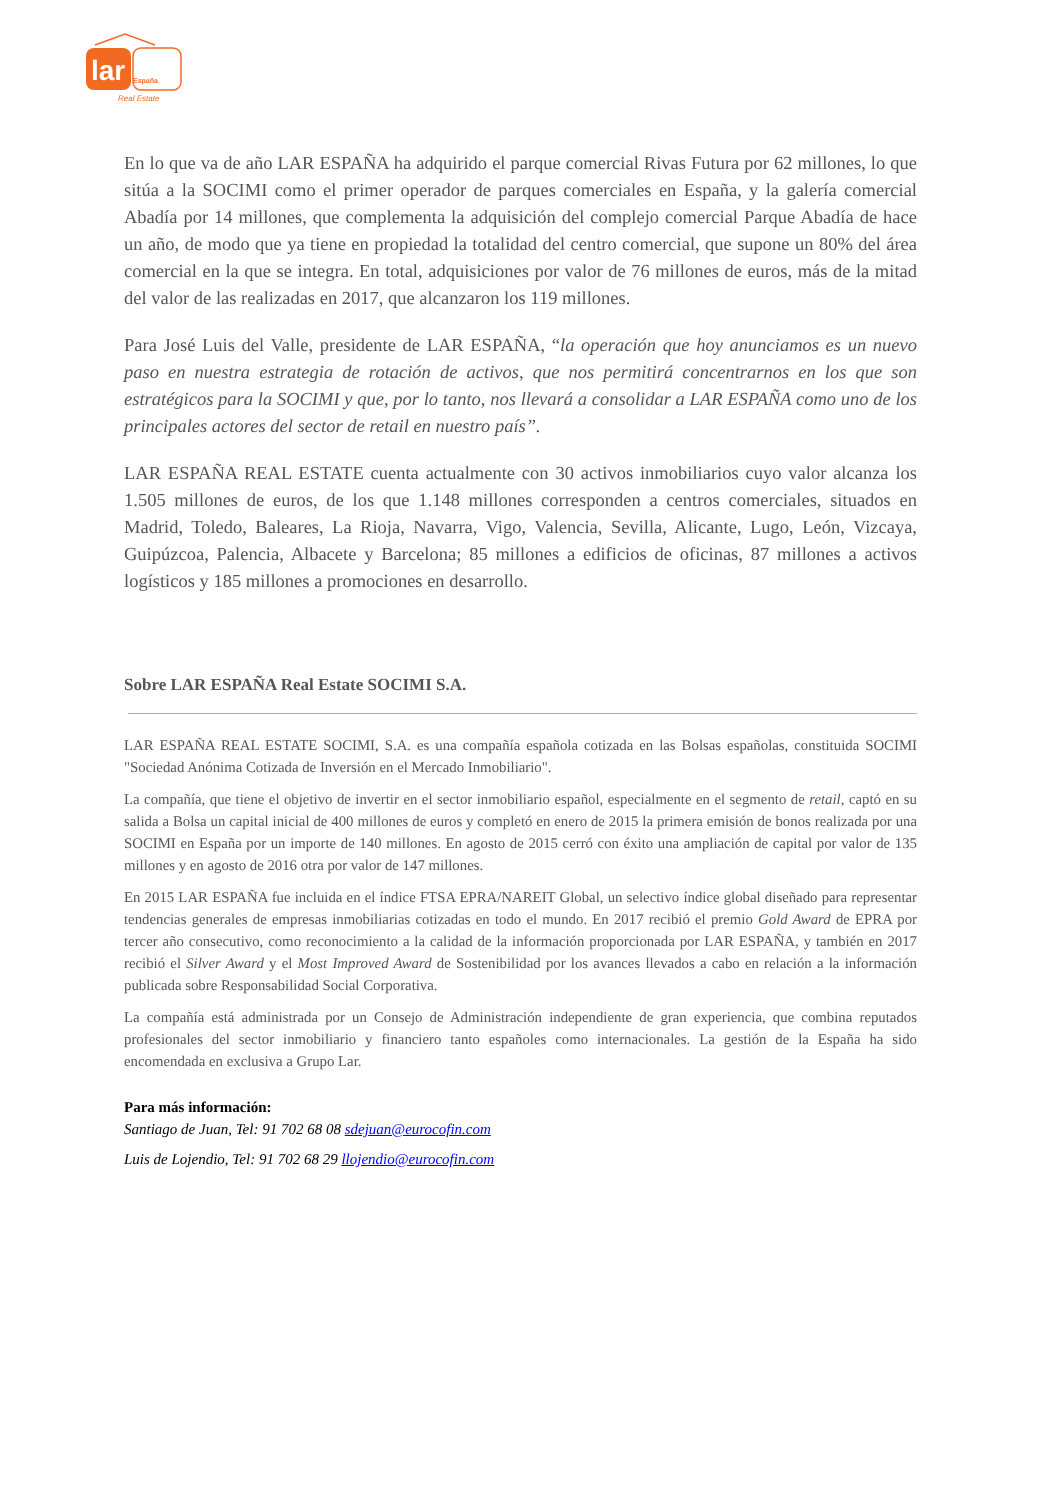lar
España
Real Estate
En lo que va de año LAR ESPAÑA ha adquirido el parque comercial Rivas Futura por 62 millones, lo que sitúa a la SOCIMI como el primer operador de parques comerciales en España, y la galería comercial Abadía por 14 millones, que complementa la adquisición del complejo comercial Parque Abadía de hace un año, de modo que ya tiene en propiedad la totalidad del centro comercial, que supone un 80% del área comercial en la que se integra. En total, adquisiciones por valor de 76 millones de euros, más de la mitad del valor de las realizadas en 2017, que alcanzaron los 119 millones.
Para José Luis del Valle, presidente de LAR ESPAÑA, “la operación que hoy anunciamos es un nuevo paso en nuestra estrategia de rotación de activos, que nos permitirá concentrarnos en los que son estratégicos para la SOCIMI y que, por lo tanto, nos llevará a consolidar a LAR ESPAÑA como uno de los principales actores del sector de retail en nuestro país”.
LAR ESPAÑA REAL ESTATE cuenta actualmente con 30 activos inmobiliarios cuyo valor alcanza los 1.505 millones de euros, de los que 1.148 millones corresponden a centros comerciales, situados en Madrid, Toledo, Baleares, La Rioja, Navarra, Vigo, Valencia, Sevilla, Alicante, Lugo, León, Vizcaya, Guipúzcoa, Palencia, Albacete y Barcelona; 85 millones a edificios de oficinas, 87 millones a activos logísticos y 185 millones a promociones en desarrollo.
Sobre LAR ESPAÑA Real Estate SOCIMI S.A.
LAR ESPAÑA REAL ESTATE SOCIMI, S.A. es una compañía española cotizada en las Bolsas españolas, constituida SOCIMI "Sociedad Anónima Cotizada de Inversión en el Mercado Inmobiliario".
La compañía, que tiene el objetivo de invertir en el sector inmobiliario español, especialmente en el segmento de retail, captó en su salida a Bolsa un capital inicial de 400 millones de euros y completó en enero de 2015 la primera emisión de bonos realizada por una SOCIMI en España por un importe de 140 millones. En agosto de 2015 cerró con éxito una ampliación de capital por valor de 135 millones y en agosto de 2016 otra por valor de 147 millones.
En 2015 LAR ESPAÑA fue incluida en el índice FTSA EPRA/NAREIT Global, un selectivo índice global diseñado para representar tendencias generales de empresas inmobiliarias cotizadas en todo el mundo. En 2017 recibió el premio Gold Award de EPRA por tercer año consecutivo, como reconocimiento a la calidad de la información proporcionada por LAR ESPAÑA, y también en 2017 recibió el Silver Award y el Most Improved Award de Sostenibilidad por los avances llevados a cabo en relación a la información publicada sobre Responsabilidad Social Corporativa.
La compañía está administrada por un Consejo de Administración independiente de gran experiencia, que combina reputados profesionales del sector inmobiliario y financiero tanto españoles como internacionales. La gestión de la España ha sido encomendada en exclusiva a Grupo Lar.
Para más información:
Santiago de Juan, Tel: 91 702 68 08 sdejuan@eurocofin.com
Luis de Lojendio, Tel: 91 702 68 29 llojendio@eurocofin.com